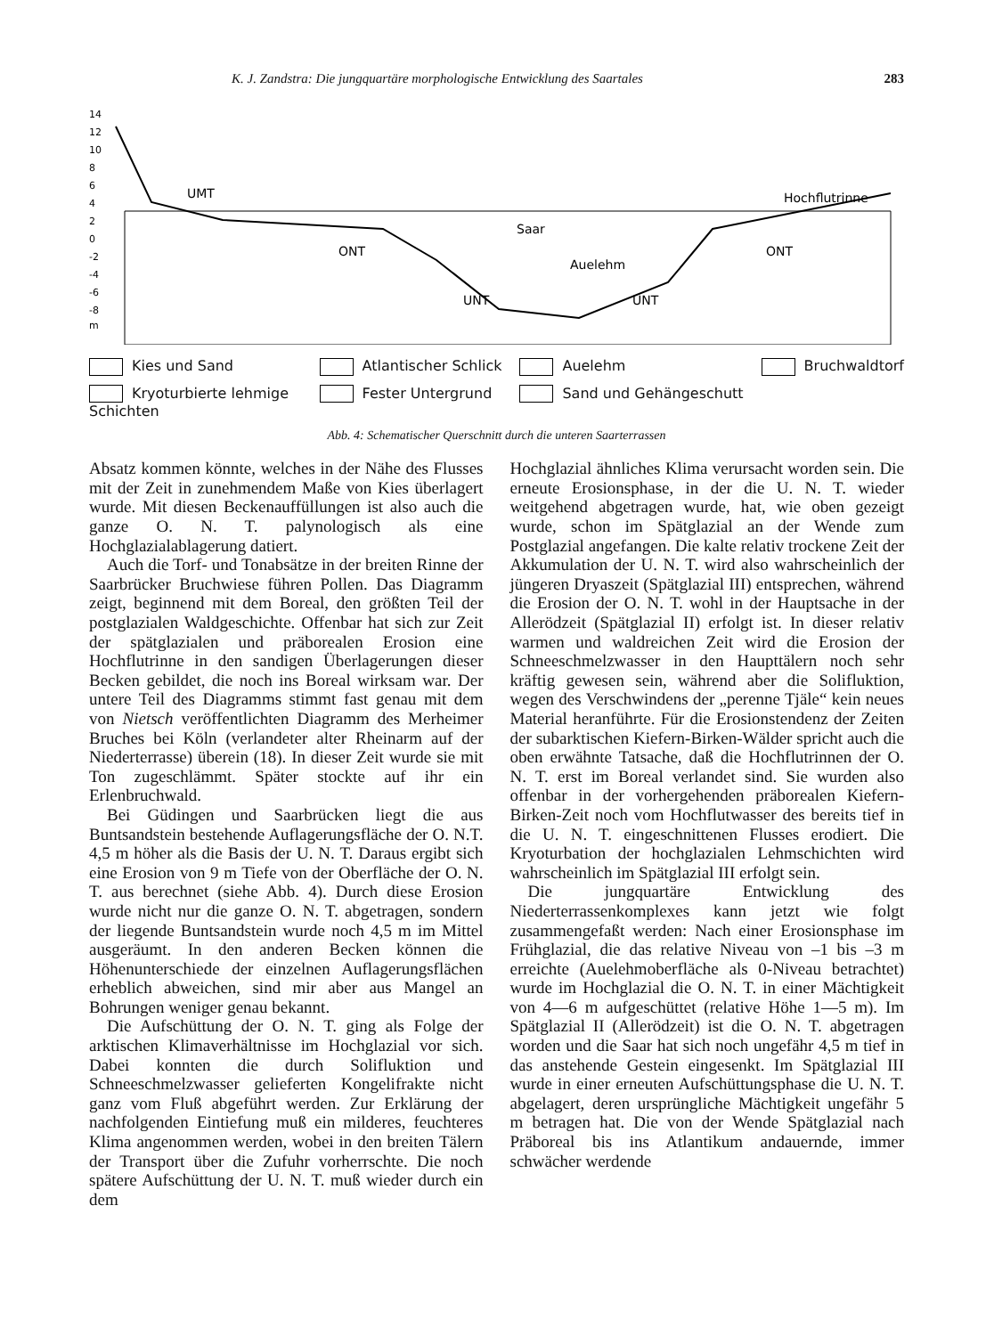K. J. Zandstra: Die jungquartäre morphologische Entwicklung des Saartales 283
14
12
10
8
6
4
2
0
-2
-4
-6
-8
m
UMT
ONT
Saar
Auelehm
UNT
UNT
ONT
Hochflutrinne
Kies und Sand Atlantischer Schlick Auelehm Bruchwaldtorf Kryoturbierte lehmige Schichten Fester Untergrund Sand und Gehängeschutt
Abb. 4: Schematischer Querschnitt durch die unteren Saarterrassen
Absatz kommen könnte, welches in der Nähe des Flusses mit der Zeit in zunehmendem Maße von Kies überlagert wurde. Mit diesen Beckenauffüllungen ist also auch die ganze O. N. T. palynologisch als eine Hochglazialablagerung datiert.
Auch die Torf- und Tonabsätze in der breiten Rinne der Saarbrücker Bruchwiese führen Pollen. Das Diagramm zeigt, beginnend mit dem Boreal, den größten Teil der postglazialen Waldgeschichte. Offenbar hat sich zur Zeit der spätglazialen und präborealen Erosion eine Hochflutrinne in den sandigen Überlagerungen dieser Becken gebildet, die noch ins Boreal wirksam war. Der untere Teil des Diagramms stimmt fast genau mit dem von Nietsch veröffentlichten Diagramm des Merheimer Bruches bei Köln (verlandeter alter Rheinarm auf der Niederterrasse) überein (18). In dieser Zeit wurde sie mit Ton zugeschlämmt. Später stockte auf ihr ein Erlenbruchwald.
Bei Güdingen und Saarbrücken liegt die aus Buntsandstein bestehende Auflagerungsfläche der O. N.T. 4,5 m höher als die Basis der U. N. T. Daraus ergibt sich eine Erosion von 9 m Tiefe von der Oberfläche der O. N. T. aus berechnet (siehe Abb. 4). Durch diese Erosion wurde nicht nur die ganze O. N. T. abgetragen, sondern der liegende Buntsandstein wurde noch 4,5 m im Mittel ausgeräumt. In den anderen Becken können die Höhenunterschiede der einzelnen Auflagerungsflächen erheblich abweichen, sind mir aber aus Mangel an Bohrungen weniger genau bekannt.
Die Aufschüttung der O. N. T. ging als Folge der arktischen Klimaverhältnisse im Hochglazial vor sich. Dabei konnten die durch Solifluktion und Schneeschmelzwasser gelieferten Kongelifrakte nicht ganz vom Fluß abgeführt werden. Zur Erklärung der nachfolgenden Eintiefung muß ein milderes, feuchteres Klima angenommen werden, wobei in den breiten Tälern der Transport über die Zufuhr vorherrschte. Die noch spätere Aufschüttung der U. N. T. muß wieder durch ein dem
Hochglazial ähnliches Klima verursacht worden sein. Die erneute Erosionsphase, in der die U. N. T. wieder weitgehend abgetragen wurde, hat, wie oben gezeigt wurde, schon im Spätglazial an der Wende zum Postglazial angefangen. Die kalte relativ trockene Zeit der Akkumulation der U. N. T. wird also wahrscheinlich der jüngeren Dryaszeit (Spätglazial III) entsprechen, während die Erosion der O. N. T. wohl in der Hauptsache in der Allerödzeit (Spätglazial II) erfolgt ist. In dieser relativ warmen und waldreichen Zeit wird die Erosion der Schneeschmelzwasser in den Haupttälern noch sehr kräftig gewesen sein, während aber die Solifluktion, wegen des Verschwindens der „perenne Tjäle“ kein neues Material heranführte. Für die Erosionstendenz der Zeiten der subarktischen Kiefern-Birken-Wälder spricht auch die oben erwähnte Tatsache, daß die Hochflutrinnen der O. N. T. erst im Boreal verlandet sind. Sie wurden also offenbar in der vorhergehenden präborealen Kiefern-Birken-Zeit noch vom Hochflutwasser des bereits tief in die U. N. T. eingeschnittenen Flusses erodiert. Die Kryoturbation der hochglazialen Lehmschichten wird wahrscheinlich im Spätglazial III erfolgt sein.
Die jungquartäre Entwicklung des Niederterrassenkomplexes kann jetzt wie folgt zusammengefaßt werden: Nach einer Erosionsphase im Frühglazial, die das relative Niveau von –1 bis –3 m erreichte (Auelehmoberfläche als 0-Niveau betrachtet) wurde im Hochglazial die O. N. T. in einer Mächtigkeit von 4—6 m aufgeschüttet (relative Höhe 1—5 m). Im Spätglazial II (Allerödzeit) ist die O. N. T. abgetragen worden und die Saar hat sich noch ungefähr 4,5 m tief in das anstehende Gestein eingesenkt. Im Spätglazial III wurde in einer erneuten Aufschüttungsphase die U. N. T. abgelagert, deren ursprüngliche Mächtigkeit ungefähr 5 m betragen hat. Die von der Wende Spätglazial nach Präboreal bis ins Atlantikum andauernde, immer schwächer werdende